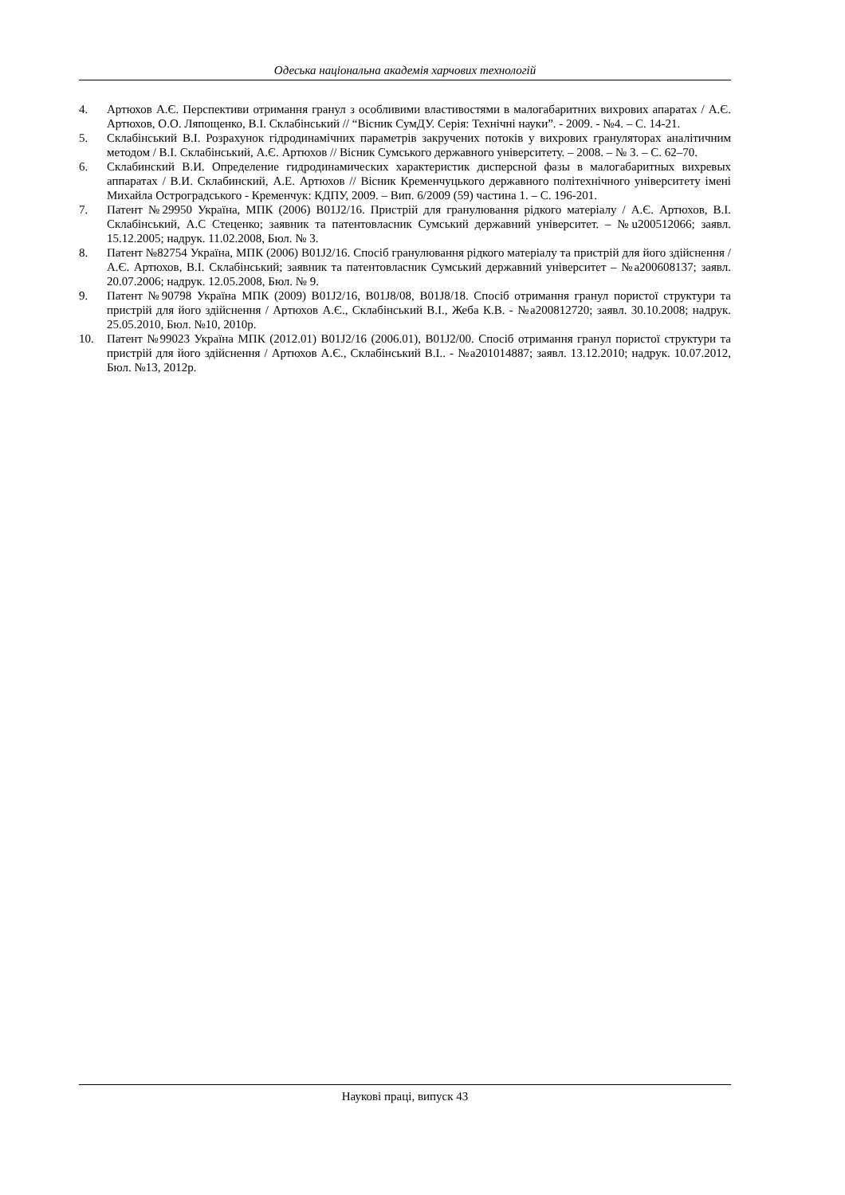Одеська національна академія харчових технологій
4. Артюхов А.Є. Перспективи отримання гранул з особливими властивостями в малогабаритних вихрових апаратах / А.Є. Артюхов, О.О. Ляпощенко, В.І. Склабінський // “Вісник СумДУ. Серія: Технічні науки”. - 2009. - №4. – С. 14-21.
5. Склабінський В.І. Розрахунок гідродинамічних параметрів закручених потоків у вихрових грануляторах аналітичним методом / В.І. Склабінський, А.Є. Артюхов // Вісник Сумського державного університету. – 2008. – № 3. – С. 62–70.
6. Склабинский В.И. Определение гидродинамических характеристик дисперсной фазы в малогабаритных вихревых аппаратах / В.И. Склабинский, А.Е. Артюхов // Вісник Кременчуцького державного політехнічного університету імені Михайла Остроградського - Кременчук: КДПУ, 2009. – Вип. 6/2009 (59) частина 1. – С. 196-201.
7. Патент №29950 Україна, МПК (2006) B01J2/16. Пристрій для гранулювання рідкого матеріалу / А.Є. Артюхов, В.І. Склабінський, А.С Стеценко; заявник та патентовласник Сумський державний університет. – №u200512066; заявл. 15.12.2005; надрук. 11.02.2008, Бюл. № 3.
8. Патент №82754 Україна, МПК (2006) B01J2/16. Спосіб гранулювання рідкого матеріалу та пристрій для його здійснення / А.Є. Артюхов, В.І. Склабінський; заявник та патентовласник Сумський державний університет – №a200608137; заявл. 20.07.2006; надрук. 12.05.2008, Бюл. № 9.
9. Патент №90798 Україна МПК (2009) B01J2/16, B01J8/08, B01J8/18. Спосіб отримання гранул пористої структури та пристрій для його здійснення / Артюхов А.Є., Склабінський В.І., Жеба К.В. - №a200812720; заявл. 30.10.2008; надрук. 25.05.2010, Бюл. №10, 2010р.
10. Патент №99023 Україна МПК (2012.01) B01J2/16 (2006.01), B01J2/00. Спосіб отримання гранул пористої структури та пристрій для його здійснення / Артюхов А.Є., Склабінський В.І.. - №a201014887; заявл. 13.12.2010; надрук. 10.07.2012, Бюл. №13, 2012р.
Наукові праці, випуск 43